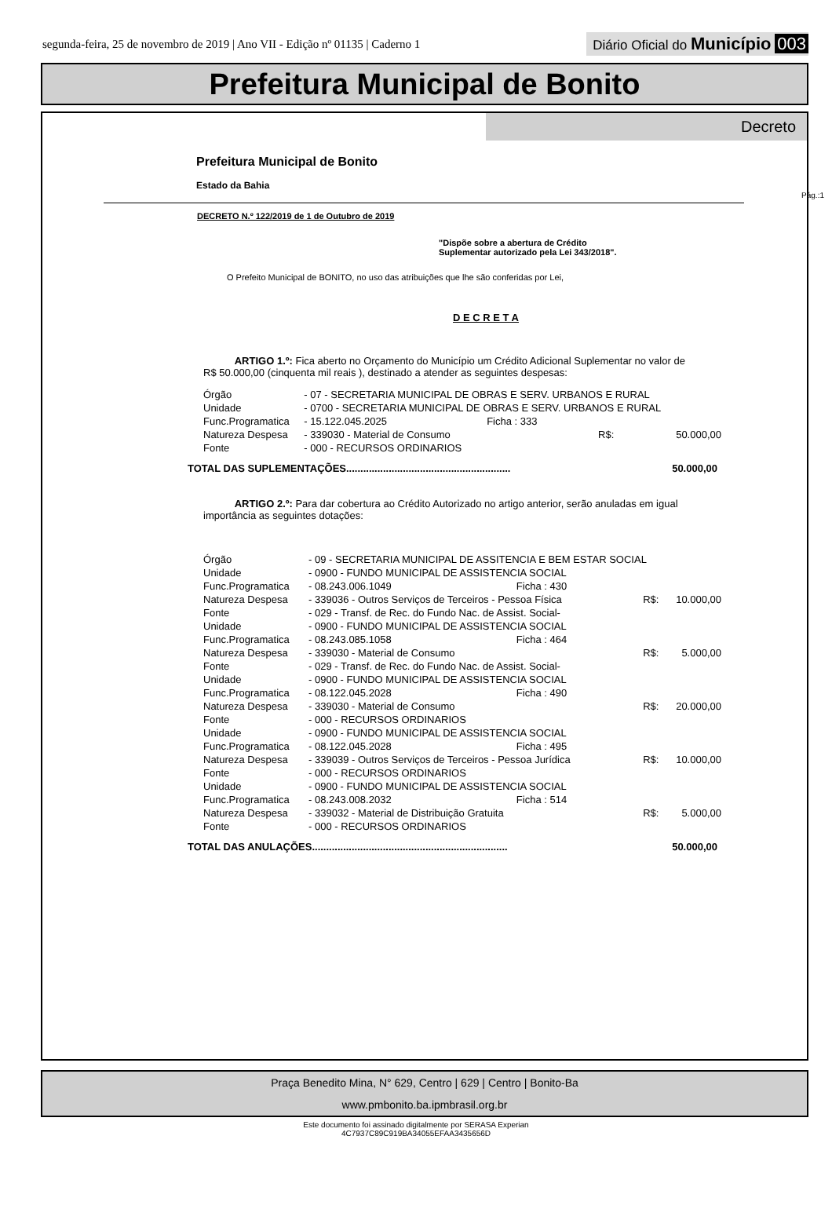segunda-feira, 25 de novembro de 2019 | Ano VII - Edição nº 01135 | Caderno 1
Diário Oficial do Município 003
Prefeitura Municipal de Bonito
Decreto
Prefeitura Municipal de Bonito
Estado da Bahia
Pág.:1
DECRETO N.º 122/2019 de 1 de Outubro de 2019
"Dispõe sobre a abertura de Crédito
Suplementar autorizado pela Lei 343/2018".
O Prefeito Municipal de BONITO, no uso das atribuições que lhe são conferidas por Lei,
D E C R E T A
ARTIGO 1.º: Fica aberto no Orçamento do Município um Crédito Adicional Suplementar no valor de R$ 50.000,00 (cinquenta mil reais ), destinado a atender as seguintes despesas:
| Órgão | - 07 - SECRETARIA MUNICIPAL DE OBRAS E SERV. URBANOS E RURAL | | | |
| Unidade | - 0700 - SECRETARIA MUNICIPAL DE OBRAS E SERV. URBANOS E RURAL | | | |
| Func.Programatica | - 15.122.045.2025 | Ficha : 333 | | |
| Natureza Despesa | - 339030 - Material de Consumo | | R$: | 50.000,00 |
| Fonte | - 000 - RECURSOS ORDINARIOS | | | |
TOTAL DAS SUPLEMENTAÇÕES.......................................................... 50.000,00
ARTIGO 2.º: Para dar cobertura ao Crédito Autorizado no artigo anterior, serão anuladas em igual importância as seguintes dotações:
| Órgão | - 09 - SECRETARIA MUNICIPAL DE ASSITENCIA E BEM ESTAR SOCIAL | | | |
| Unidade | - 0900 - FUNDO MUNICIPAL DE ASSISTENCIA SOCIAL | | | |
| Func.Programatica | - 08.243.006.1049 | Ficha : 430 | | |
| Natureza Despesa | - 339036 - Outros Serviços de Terceiros - Pessoa Física | | R$: | 10.000,00 |
| Fonte | - 029 - Transf. de Rec. do Fundo Nac. de Assist. Social- | | | |
| Unidade | - 0900 - FUNDO MUNICIPAL DE ASSISTENCIA SOCIAL | | | |
| Func.Programatica | - 08.243.085.1058 | Ficha : 464 | | |
| Natureza Despesa | - 339030 - Material de Consumo | | R$: | 5.000,00 |
| Fonte | - 029 - Transf. de Rec. do Fundo Nac. de Assist. Social- | | | |
| Unidade | - 0900 - FUNDO MUNICIPAL DE ASSISTENCIA SOCIAL | | | |
| Func.Programatica | - 08.122.045.2028 | Ficha : 490 | | |
| Natureza Despesa | - 339030 - Material de Consumo | | R$: | 20.000,00 |
| Fonte | - 000 - RECURSOS ORDINARIOS | | | |
| Unidade | - 0900 - FUNDO MUNICIPAL DE ASSISTENCIA SOCIAL | | | |
| Func.Programatica | - 08.122.045.2028 | Ficha : 495 | | |
| Natureza Despesa | - 339039 - Outros Serviços de Terceiros - Pessoa Jurídica | | R$: | 10.000,00 |
| Fonte | - 000 - RECURSOS ORDINARIOS | | | |
| Unidade | - 0900 - FUNDO MUNICIPAL DE ASSISTENCIA SOCIAL | | | |
| Func.Programatica | - 08.243.008.2032 | Ficha : 514 | | |
| Natureza Despesa | - 339032 - Material de Distribuição Gratuita | | R$: | 5.000,00 |
| Fonte | - 000 - RECURSOS ORDINARIOS | | | |
TOTAL DAS ANULAÇÕES..................................................................... 50.000,00
Praça Benedito Mina, N° 629, Centro | 629 | Centro | Bonito-Ba
www.pmbonito.ba.ipmbrasil.org.br
Este documento foi assinado digitalmente por SERASA Experian
4C7937C89C919BA34055EFAA3435656D